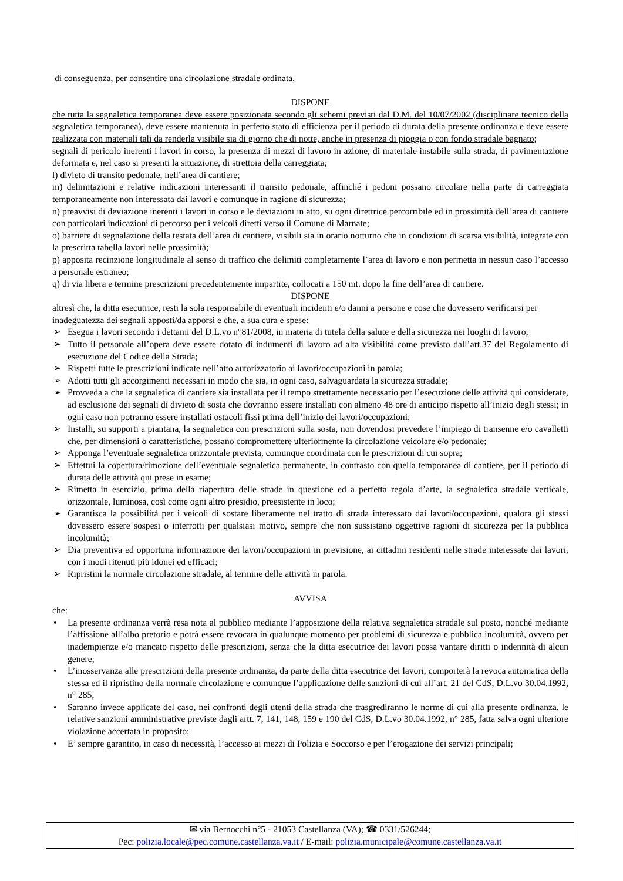di conseguenza, per consentire una circolazione stradale ordinata,
DISPONE
che tutta la segnaletica temporanea deve essere posizionata secondo gli schemi previsti dal D.M. del 10/07/2002 (disciplinare tecnico della segnaletica temporanea), deve essere mantenuta in perfetto stato di efficienza per il periodo di durata della presente ordinanza e deve essere realizzata con materiali tali da renderla visibile sia di giorno che di notte, anche in presenza di pioggia o con fondo stradale bagnato;
segnali di pericolo inerenti i lavori in corso, la presenza di mezzi di lavoro in azione, di materiale instabile sulla strada, di pavimentazione deformata e, nel caso si presenti la situazione, di strettoia della carreggiata;
l) divieto di transito pedonale, nell’area di cantiere;
m) delimitazioni e relative indicazioni interessanti il transito pedonale, affinché i pedoni possano circolare nella parte di carreggiata temporaneamente non interessata dai lavori e comunque in ragione di sicurezza;
n) preavvisi di deviazione inerenti i lavori in corso e le deviazioni in atto, su ogni direttrice percorribile ed in prossimità dell’area di cantiere con particolari indicazioni di percorso per i veicoli diretti verso il Comune di Marnate;
o) barriere di segnalazione della testata dell’area di cantiere, visibili sia in orario notturno che in condizioni di scarsa visibilità, integrate con la prescritta tabella lavori nelle prossimità;
p) apposita recinzione longitudinale al senso di traffico che delimiti completamente l’area di lavoro e non permetta in nessun caso l’accesso a personale estraneo;
q) di via libera e termine prescrizioni precedentemente impartite, collocati a 150 mt. dopo la fine dell’area di cantiere.
DISPONE
altresì che, la ditta esecutrice, resti la sola responsabile di eventuali incidenti e/o danni a persone e cose che dovessero verificarsi per inadeguatezza dei segnali apposti/da apporsi e che, a sua cura e spese:
➢ Esegua i lavori secondo i dettami del D.L.vo n°81/2008, in materia di tutela della salute e della sicurezza nei luoghi di lavoro;
➢ Tutto il personale all’opera deve essere dotato di indumenti di lavoro ad alta visibilità come previsto dall’art.37 del Regolamento di esecuzione del Codice della Strada;
➢ Rispetti tutte le prescrizioni indicate nell’atto autorizzatorio ai lavori/occupazioni in parola;
➢ Adotti tutti gli accorgimenti necessari in modo che sia, in ogni caso, salvaguardata la sicurezza stradale;
➢ Provveda a che la segnaletica di cantiere sia installata per il tempo strettamente necessario per l’esecuzione delle attività qui considerate, ad esclusione dei segnali di divieto di sosta che dovranno essere installati con almeno 48 ore di anticipo rispetto all’inizio degli stessi; in ogni caso non potranno essere installati ostacoli fissi prima dell’inizio dei lavori/occupazioni;
➢ Installi, su supporti a piantana, la segnaletica con prescrizioni sulla sosta, non dovendosi prevedere l’impiego di transenne e/o cavalletti che, per dimensioni o caratteristiche, possano compromettere ulteriormente la circolazione veicolare e/o pedonale;
➢ Apponga l’eventuale segnaletica orizzontale prevista, comunque coordinata con le prescrizioni di cui sopra;
➢ Effettui la copertura/rimozione dell’eventuale segnaletica permanente, in contrasto con quella temporanea di cantiere, per il periodo di durata delle attività qui prese in esame;
➢ Rimetta in esercizio, prima della riapertura delle strade in questione ed a perfetta regola d’arte, la segnaletica stradale verticale, orizzontale, luminosa, così come ogni altro presidio, preesistente in loco;
➢ Garantisca la possibilità per i veicoli di sostare liberamente nel tratto di strada interessato dai lavori/occupazioni, qualora gli stessi dovessero essere sospesi o interrotti per qualsiasi motivo, sempre che non sussistano oggettive ragioni di sicurezza per la pubblica incolumità;
➢ Dia preventiva ed opportuna informazione dei lavori/occupazioni in previsione, ai cittadini residenti nelle strade interessate dai lavori, con i modi ritenuti più idonei ed efficaci;
➢ Ripristini la normale circolazione stradale, al termine delle attività in parola.
AVVISA
che:
• La presente ordinanza verrà resa nota al pubblico mediante l’apposizione della relativa segnaletica stradale sul posto, nonché mediante l’affissione all’albo pretorio e potrà essere revocata in qualunque momento per problemi di sicurezza e pubblica incolumità, ovvero per inadempienze e/o mancato rispetto delle prescrizioni, senza che la ditta esecutrice dei lavori possa vantare diritti o indennità di alcun genere;
• L’inosservanza alle prescrizioni della presente ordinanza, da parte della ditta esecutrice dei lavori, comporterà la revoca automatica della stessa ed il ripristino della normale circolazione e comunque l’applicazione delle sanzioni di cui all’art. 21 del CdS, D.L.vo 30.04.1992, n° 285;
• Saranno invece applicate del caso, nei confronti degli utenti della strada che trasgrediranno le norme di cui alla presente ordinanza, le relative sanzioni amministrative previste dagli artt. 7, 141, 148, 159 e 190 del CdS, D.L.vo 30.04.1992, n° 285, fatta salva ogni ulteriore violazione accertata in proposito;
• E’ sempre garantito, in caso di necessità, l’accesso ai mezzi di Polizia e Soccorso e per l’erogazione dei servizi principali;
✉ via Bernocchi n°5 - 21053 Castellanza (VA); ☎ 0331/526244;
Pec: polizia.locale@pec.comune.castellanza.va.it / E-mail: polizia.municipale@comune.castellanza.va.it